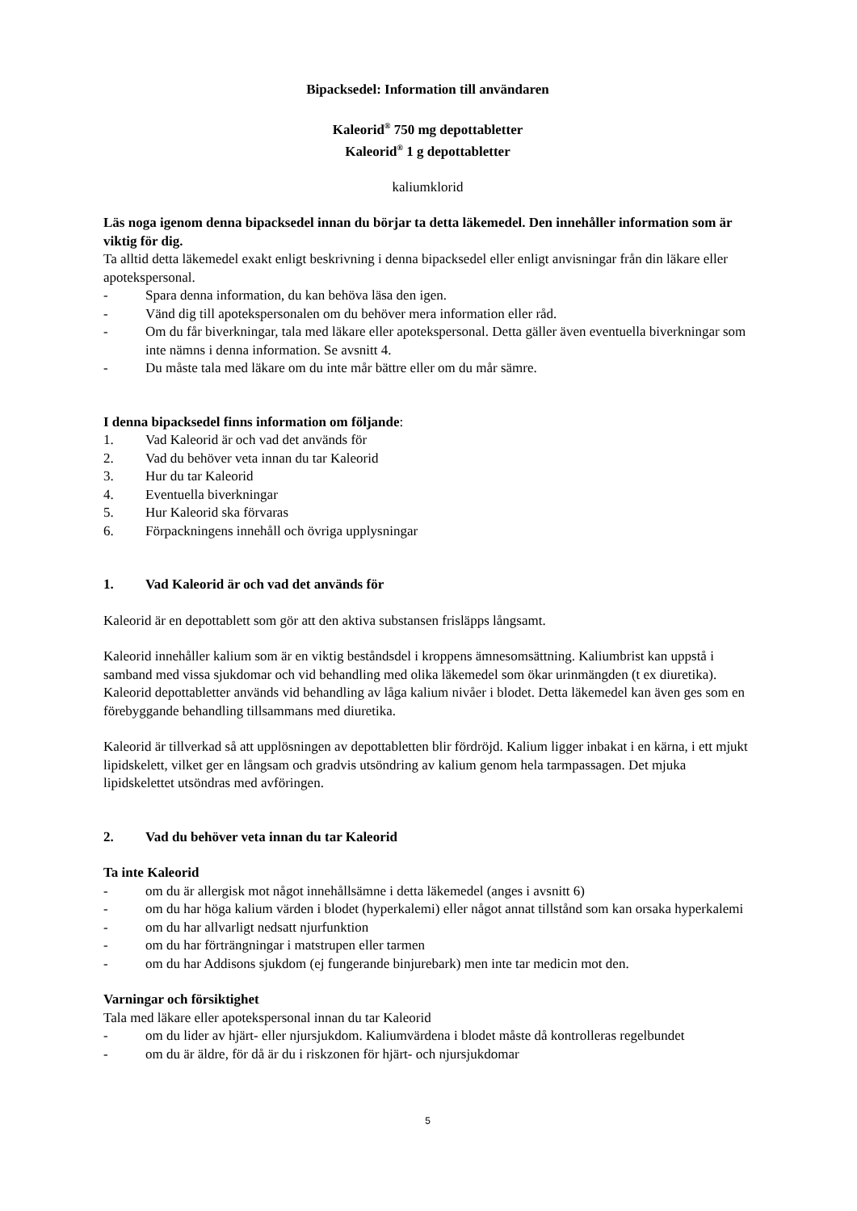Bipacksedel: Information till användaren
Kaleorid<sup>®</sup> 750 mg depottabletter
Kaleorid<sup>®</sup> 1 g depottabletter
kaliumklorid
Läs noga igenom denna bipacksedel innan du börjar ta detta läkemedel. Den innehåller information som är viktig för dig.
Ta alltid detta läkemedel exakt enligt beskrivning i denna bipacksedel eller enligt anvisningar från din läkare eller apotekspersonal.
- Spara denna information, du kan behöva läsa den igen.
- Vänd dig till apotekspersonalen om du behöver mera information eller råd.
- Om du får biverkningar, tala med läkare eller apotekspersonal. Detta gäller även eventuella biverkningar som inte nämns i denna information. Se avsnitt 4.
- Du måste tala med läkare om du inte mår bättre eller om du mår sämre.
I denna bipacksedel finns information om följande:
1. Vad Kaleorid är och vad det används för
2. Vad du behöver veta innan du tar Kaleorid
3. Hur du tar Kaleorid
4. Eventuella biverkningar
5. Hur Kaleorid ska förvaras
6. Förpackningens innehåll och övriga upplysningar
1. Vad Kaleorid är och vad det används för
Kaleorid är en depottablett som gör att den aktiva substansen frisläpps långsamt.
Kaleorid innehåller kalium som är en viktig beståndsdel i kroppens ämnesomsättning. Kaliumbrist kan uppstå i samband med vissa sjukdomar och vid behandling med olika läkemedel som ökar urinmängden (t ex diuretika). Kaleorid depottabletter används vid behandling av låga kalium nivåer i blodet. Detta läkemedel kan även ges som en förebyggande behandling tillsammans med diuretika.
Kaleorid är tillverkad så att upplösningen av depottabletten blir fördröjd. Kalium ligger inbakat i en kärna, i ett mjukt lipidskelett, vilket ger en långsam och gradvis utsöndring av kalium genom hela tarmpassagen. Det mjuka lipidskelettet utsöndras med avföringen.
2. Vad du behöver veta innan du tar Kaleorid
Ta inte Kaleorid
- om du är allergisk mot något innehållsämne i detta läkemedel (anges i avsnitt 6)
- om du har höga kalium värden i blodet (hyperkalemi) eller något annat tillstånd som kan orsaka hyperkalemi
- om du har allvarligt nedsatt njurfunktion
- om du har förträngningar i matstrupen eller tarmen
- om du har Addisons sjukdom (ej fungerande binjurebark) men inte tar medicin mot den.
Varningar och försiktighet
Tala med läkare eller apotekspersonal innan du tar Kaleorid
- om du lider av hjärt- eller njursjukdom. Kaliumvärdena i blodet måste då kontrolleras regelbundet
- om du är äldre, för då är du i riskzonen för hjärt- och njursjukdomar
5